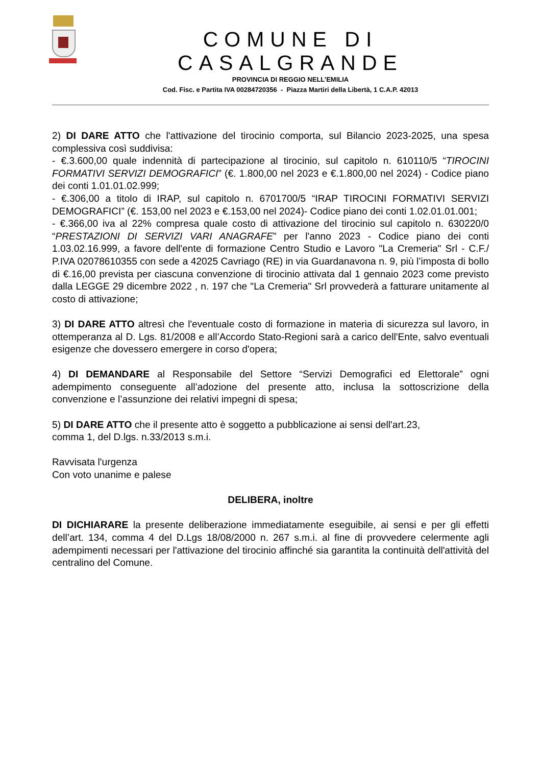COMUNE DI CASALGRANDE
PROVINCIA DI REGGIO NELL’EMILIA
Cod. Fisc. e Partita IVA 00284720356 - Piazza Martiri della Libertà, 1 C.A.P. 42013
2) DI DARE ATTO che l'attivazione del tirocinio comporta, sul Bilancio 2023-2025, una spesa complessiva così suddivisa:
- €.3.600,00 quale indennità di partecipazione al tirocinio, sul capitolo n. 610110/5 “TIROCINI FORMATIVI SERVIZI DEMOGRAFICI” (€. 1.800,00 nel 2023 e €.1.800,00 nel 2024) - Codice piano dei conti 1.01.01.02.999;
- €.306,00 a titolo di IRAP, sul capitolo n. 6701700/5 “IRAP TIROCINI FORMATIVI SERVIZI DEMOGRAFICI” (€. 153,00 nel 2023 e €.153,00 nel 2024)- Codice piano dei conti 1.02.01.01.001;
- €.366,00 iva al 22% compresa quale costo di attivazione del tirocinio sul capitolo n. 630220/0 “PRESTAZIONI DI SERVIZI VARI ANAGRAFE” per l'anno 2023 - Codice piano dei conti 1.03.02.16.999, a favore dell'ente di formazione Centro Studio e Lavoro "La Cremeria" Srl - C.F./ P.IVA 02078610355 con sede a 42025 Cavriago (RE) in via Guardanavona n. 9, più l’imposta di bollo di €.16,00 prevista per ciascuna convenzione di tirocinio attivata dal 1 gennaio 2023 come previsto dalla LEGGE 29 dicembre 2022 , n. 197 che "La Cremeria" Srl provvederà a fatturare unitamente al costo di attivazione;
3) DI DARE ATTO altresì che l'eventuale costo di formazione in materia di sicurezza sul lavoro, in ottemperanza al D. Lgs. 81/2008 e all’Accordo Stato-Regioni sarà a carico dell'Ente, salvo eventuali esigenze che dovessero emergere in corso d'opera;
4) DI DEMANDARE al Responsabile del Settore “Servizi Demografici ed Elettorale” ogni adempimento conseguente all’adozione del presente atto, inclusa la sottoscrizione della convenzione e l’assunzione dei relativi impegni di spesa;
5) DI DARE ATTO che il presente atto è soggetto a pubblicazione ai sensi dell'art.23,
comma 1, del D.lgs. n.33/2013 s.m.i.
Ravvisata l'urgenza
Con voto unanime e palese
DELIBERA, inoltre
DI DICHIARARE la presente deliberazione immediatamente eseguibile, ai sensi e per gli effetti dell’art. 134, comma 4 del D.Lgs 18/08/2000 n. 267 s.m.i. al fine di provvedere celermente agli adempimenti necessari per l'attivazione del tirocinio affinché sia garantita la continuità dell'attività del centralino del Comune.